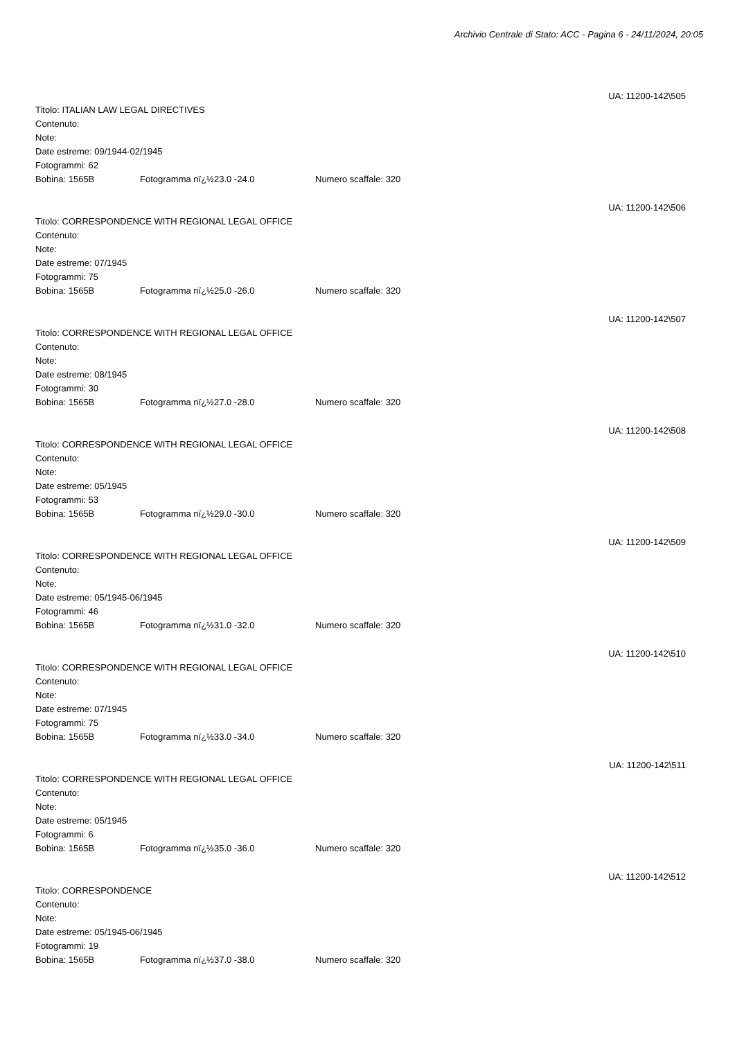Archivio Centrale di Stato: ACC - Pagina 6 - 24/11/2024, 20:05
UA: 11200-142\505
Titolo: ITALIAN LAW LEGAL DIRECTIVES
Contenuto:
Note:
Date estreme: 09/1944-02/1945
Fotogrammi: 62
Bobina: 1565B Fotogramma nï¿½23.0 -24.0 Numero scaffale: 320
UA: 11200-142\506
Titolo: CORRESPONDENCE WITH REGIONAL LEGAL OFFICE
Contenuto:
Note:
Date estreme: 07/1945
Fotogrammi: 75
Bobina: 1565B Fotogramma nï¿½25.0 -26.0 Numero scaffale: 320
UA: 11200-142\507
Titolo: CORRESPONDENCE WITH REGIONAL LEGAL OFFICE
Contenuto:
Note:
Date estreme: 08/1945
Fotogrammi: 30
Bobina: 1565B Fotogramma nï¿½27.0 -28.0 Numero scaffale: 320
UA: 11200-142\508
Titolo: CORRESPONDENCE WITH REGIONAL LEGAL OFFICE
Contenuto:
Note:
Date estreme: 05/1945
Fotogrammi: 53
Bobina: 1565B Fotogramma nï¿½29.0 -30.0 Numero scaffale: 320
UA: 11200-142\509
Titolo: CORRESPONDENCE WITH REGIONAL LEGAL OFFICE
Contenuto:
Note:
Date estreme: 05/1945-06/1945
Fotogrammi: 46
Bobina: 1565B Fotogramma nï¿½31.0 -32.0 Numero scaffale: 320
UA: 11200-142\510
Titolo: CORRESPONDENCE WITH REGIONAL LEGAL OFFICE
Contenuto:
Note:
Date estreme: 07/1945
Fotogrammi: 75
Bobina: 1565B Fotogramma nï¿½33.0 -34.0 Numero scaffale: 320
UA: 11200-142\511
Titolo: CORRESPONDENCE WITH REGIONAL LEGAL OFFICE
Contenuto:
Note:
Date estreme: 05/1945
Fotogrammi: 6
Bobina: 1565B Fotogramma nï¿½35.0 -36.0 Numero scaffale: 320
UA: 11200-142\512
Titolo: CORRESPONDENCE
Contenuto:
Note:
Date estreme: 05/1945-06/1945
Fotogrammi: 19
Bobina: 1565B Fotogramma nï¿½37.0 -38.0 Numero scaffale: 320